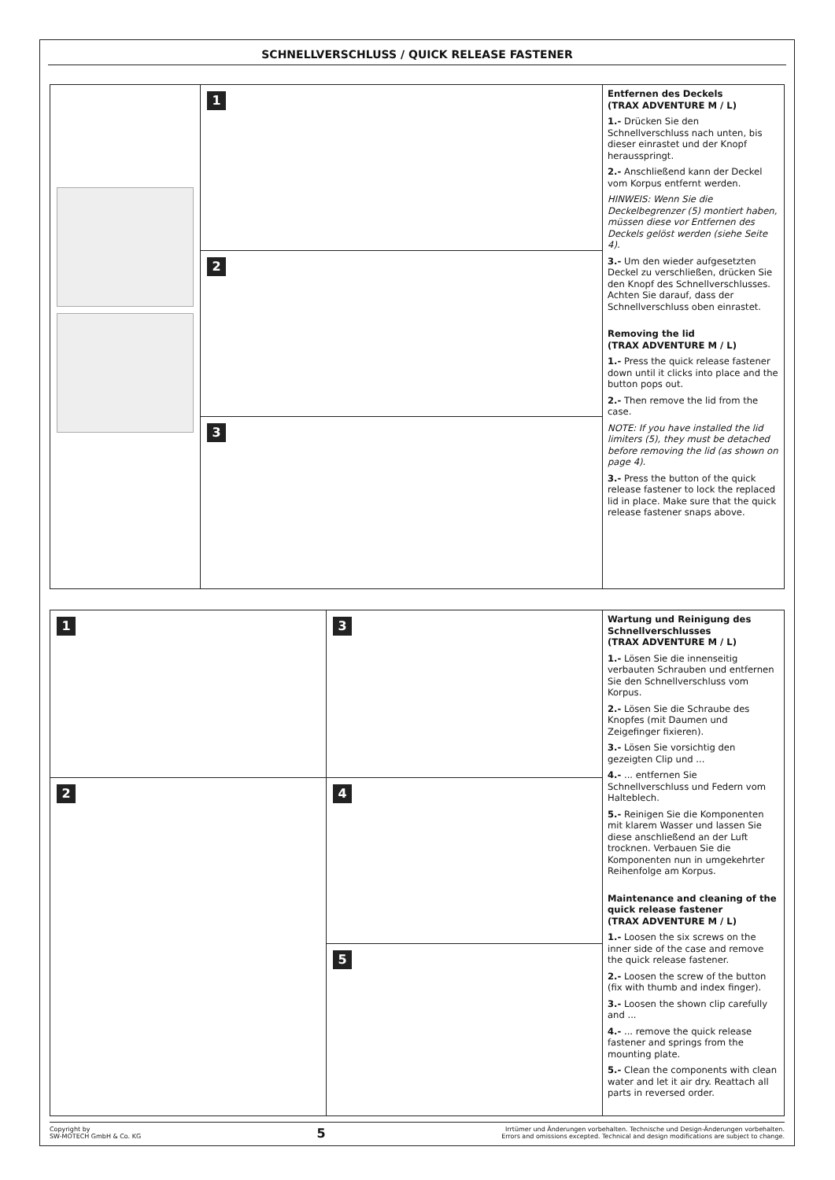SCHNELLVERSCHLUSS / QUICK RELEASE FASTENER
1
2
3
Entfernen des Deckels
(TRAX ADVENTURE M / L)
1.- Drücken Sie den Schnellverschluss nach unten, bis dieser einrastet und der Knopf herausspringt.
2.- Anschließend kann der Deckel vom Korpus entfernt werden.
HINWEIS: Wenn Sie die Deckelbegrenzer (5) montiert haben, müssen diese vor Entfernen des Deckels gelöst werden (siehe Seite 4).
3.- Um den wieder aufgesetzten Deckel zu verschließen, drücken Sie den Knopf des Schnellverschlusses. Achten Sie darauf, dass der Schnellverschluss oben einrastet.
Removing the lid
(TRAX ADVENTURE M / L)
1.- Press the quick release fastener down until it clicks into place and the button pops out.
2.- Then remove the lid from the case.
NOTE: If you have installed the lid limiters (5), they must be detached before removing the lid (as shown on page 4).
3.- Press the button of the quick release fastener to lock the replaced lid in place. Make sure that the quick release fastener snaps above.
1
2
3
4
5
Wartung und Reinigung des Schnellverschlusses
(TRAX ADVENTURE M / L)
1.- Lösen Sie die innenseitig verbauten Schrauben und entfernen Sie den Schnellverschluss vom Korpus.
2.- Lösen Sie die Schraube des Knopfes (mit Daumen und Zeigefinger fixieren).
3.- Lösen Sie vorsichtig den gezeigten Clip und ...
4.- ... entfernen Sie Schnellverschluss und Federn vom Halteblech.
5.- Reinigen Sie die Komponenten mit klarem Wasser und lassen Sie diese anschließend an der Luft trocknen. Verbauen Sie die Komponenten nun in umgekehrter Reihenfolge am Korpus.
Maintenance and cleaning of the quick release fastener
(TRAX ADVENTURE M / L)
1.- Loosen the six screws on the inner side of the case and remove the quick release fastener.
2.- Loosen the screw of the button (fix with thumb and index finger).
3.- Loosen the shown clip carefully and ...
4.- ... remove the quick release fastener and springs from the mounting plate.
5.- Clean the components with clean water and let it air dry. Reattach all parts in reversed order.
Copyright by
SW-MOTECH GmbH & Co. KG
5
Irrtümer und Änderungen vorbehalten. Technische und Design-Änderungen vorbehalten.
Errors and omissions excepted. Technical and design modifications are subject to change.